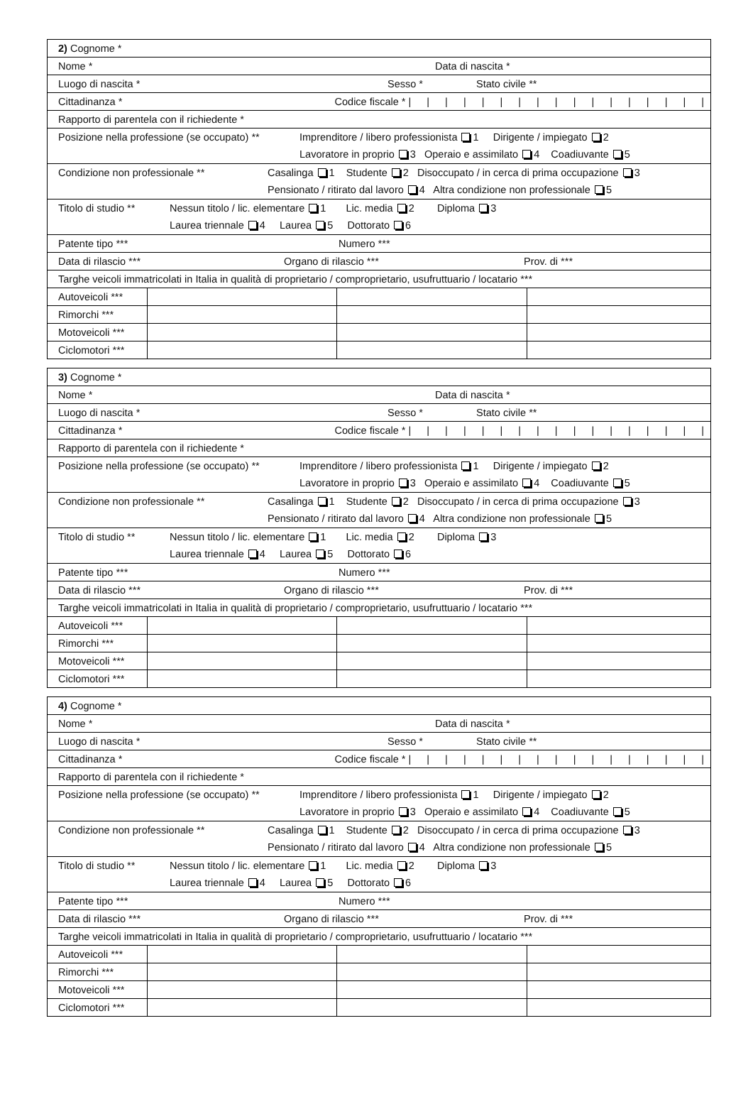2) Cognome *
Nome * Data di nascita *
Luogo di nascita * Sesso * Stato civile **
Cittadinanza * Codice fiscale * | | | | | | | | | | | | | | | | |
Rapporto di parentela con il richiedente *
Posizione nella professione (se occupato) ** Imprenditore / libero professionista 1 Dirigente / impiegato 2
Lavoratore in proprio 3 Operaio e assimilato 4 Coadiuvante 5
Condizione non professionale ** Casalinga 1 Studente 2 Disoccupato / in cerca di prima occupazione 3
Pensionato / ritirato dal lavoro 4 Altra condizione non professionale 5
Titolo di studio ** Nessun titolo / lic. elementare 1 Lic. media 2 Diploma 3
Laurea triennale 4 Laurea 5 Dottorato 6
Patente tipo *** Numero ***
Data di rilascio *** Organo di rilascio *** Prov. di ***
Targhe veicoli immatricolati in Italia in qualità di proprietario / comproprietario, usufruttuario / locatario ***
| Autoveicoli *** | | | |
| Rimorchi *** | | | |
| Motoveicoli *** | | | |
| Ciclomotori *** | | | |
3) Cognome *
Nome * Data di nascita *
Luogo di nascita * Sesso * Stato civile **
Cittadinanza * Codice fiscale * | | | | | | | | | | | | | | | | |
Rapporto di parentela con il richiedente *
Posizione nella professione (se occupato) ** Imprenditore / libero professionista 1 Dirigente / impiegato 2
Lavoratore in proprio 3 Operaio e assimilato 4 Coadiuvante 5
Condizione non professionale ** Casalinga 1 Studente 2 Disoccupato / in cerca di prima occupazione 3
Pensionato / ritirato dal lavoro 4 Altra condizione non professionale 5
Titolo di studio ** Nessun titolo / lic. elementare 1 Lic. media 2 Diploma 3
Laurea triennale 4 Laurea 5 Dottorato 6
Patente tipo *** Numero ***
Data di rilascio *** Organo di rilascio *** Prov. di ***
Targhe veicoli immatricolati in Italia in qualità di proprietario / comproprietario, usufruttuario / locatario ***
| Autoveicoli *** | | | |
| Rimorchi *** | | | |
| Motoveicoli *** | | | |
| Ciclomotori *** | | | |
4) Cognome *
Nome * Data di nascita *
Luogo di nascita * Sesso * Stato civile **
Cittadinanza * Codice fiscale * | | | | | | | | | | | | | | | | |
Rapporto di parentela con il richiedente *
Posizione nella professione (se occupato) ** Imprenditore / libero professionista 1 Dirigente / impiegato 2
Lavoratore in proprio 3 Operaio e assimilato 4 Coadiuvante 5
Condizione non professionale ** Casalinga 1 Studente 2 Disoccupato / in cerca di prima occupazione 3
Pensionato / ritirato dal lavoro 4 Altra condizione non professionale 5
Titolo di studio ** Nessun titolo / lic. elementare 1 Lic. media 2 Diploma 3
Laurea triennale 4 Laurea 5 Dottorato 6
Patente tipo *** Numero ***
Data di rilascio *** Organo di rilascio *** Prov. di ***
Targhe veicoli immatricolati in Italia in qualità di proprietario / comproprietario, usufruttuario / locatario ***
| Autoveicoli *** | | | |
| Rimorchi *** | | | |
| Motoveicoli *** | | | |
| Ciclomotori *** | | | |